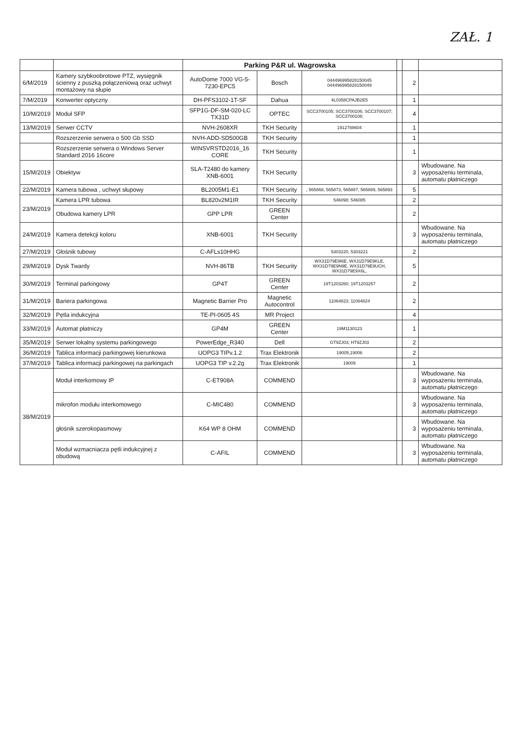ZAŁ. 1
| | | Parking P&R ul. Wagrowska | | | | | |
| 6/M/2019 | Kamery szybkoobrotowe PTZ, wysięgnik ścienny z puszką połączeniową oraz uchwyt montażowy na słupie | AutoDome 7000 VG-5-7230-EPC5 | Bosch | 044496995828150045 044496995828150049 | | 2 | |
| 7/M/2019 | Konwerter optyczny | DH-PFS3102-1T-SF | Dahua | 4L0358CPAJB2E5 | | 1 | |
| 10/M/2019 | Moduł SFP | SFP1G-DF-SM-020-LC TX31D | OPTEC | SCC3700105; SCC3700106; SCC3700107; SCC3700108; | | 4 | |
| 13/M/2019 | Serwer CCTV | NVH-2608XR | TKH Security | 1912788604 | | 1 | |
| | Rozszerzenie serwera o 500 Gb SSD | NVH-ADD-SD500GB | TKH Security | | | 1 | |
| | Rozszerzenie serwera o Windows Server Standard 2016 16core | WINSVRSTD2016_16 CORE | TKH Security | | | 1 | |
| 15/M/2019 | Obiektyw | SLA-T2480 do kamery XNB-6001 | TKH Security | | | 3 | Wbudowane. Na wyposażeniu terminala, automatu płatniczego |
| 22/M/2019 | Kamera tubowa , uchwyt słupowy | BL2005M1-E1 | TKH Security | , 565868, 565873, 565887, 565889, 565893 | | 5 | |
| 23/M/2019 | Kamera LPR tubowa | BL820v2M1IR | TKH Security | 546098; 546085 | | 2 | |
| | Obudowa kamery LPR | GPP LPR | GREEN Center | | | 2 | |
| 24/M/2019 | Kamera detekcji koloru | XNB-6001 | TKH Security | | | 3 | Wbudowane. Na wyposażeniu terminala, automatu płatniczego |
| 27/M/2019 | Głośnik tubowy | C-AFLs10HHG | | 5303220, 5303221 | | 2 | |
| 29/M/2019 | Dysk Twardy | NVH-86TB | TKH Security | WX31D79E9I6E, WX31D79E9KLE, WX31D79E9N9E, WX31D79E9UCH, WX31D79E9X6L, | | 5 | |
| 30/M/2019 | Terminal parkingowy | GP4T | GREEN Center | 19T1203260; 19T1203257 | | 2 | |
| 31/M/2019 | Bariera parkingowa | Magnetic Barrier Pro | Magnetic Autocontrol | 11064823; 11064824 | | 2 | |
| 32/M/2019 | Pętla indukcyjna | TE-PI-0605 4S | MR Project | | | 4 | |
| 33/M/2019 | Automat płatniczy | GP4M | GREEN Center | 19M1130123 | | 1 | |
| 35/M/2019 | Serwer lokalny systemu parkingowego | PowerEdge_R340 | Dell | GT9ZJ03; HT9ZJ03 | | 2 | |
| 36/M/2019 | Tablica informacji parkingowej kierunkowa | UOPG3 TIPv.1.2 | Trax Elektronik | 19005,19006 | | 2 | |
| 37/M/2019 | Tablica informacji parkingowej na parkingach | UOPG3 TIP v.2.2g | Trax Elektronik | 19009 | | 1 | |
| 38/M/2019 | Moduł interkomowy IP | C-ET908A | COMMEND | | | 3 | Wbudowane. Na wyposażeniu terminala, automatu płatniczego |
| | mikrofon modułu interkomowego | C-MIC480 | COMMEND | | | 3 | Wbudowane. Na wyposażeniu terminala, automatu płatniczego |
| | głośnik szerokopasmowy | K64 WP 8 OHM | COMMEND | | | 3 | Wbudowane. Na wyposażeniu terminala, automatu płatniczego |
| | Moduł wzmacniacza pętli indukcyjnej z obudową | C-AFIL | COMMEND | | | 3 | Wbudowane. Na wyposażeniu terminala, automatu płatniczego |